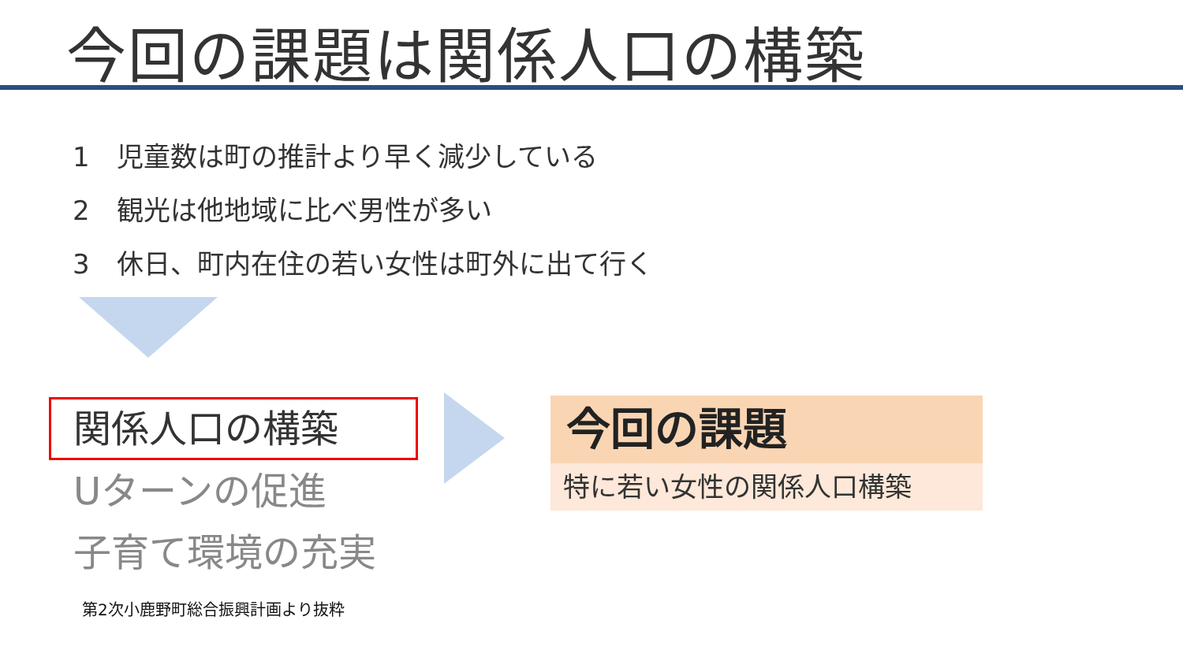今回の課題は関係人口の構築
1　児童数は町の推計より早く減少している
2　観光は他地域に比べ男性が多い
3　休日、町内在住の若い女性は町外に出て行く
関係人口の構築
Uターンの促進
子育て環境の充実
第2次小鹿野町総合振興計画より抜粋
今回の課題
特に若い女性の関係人口構築